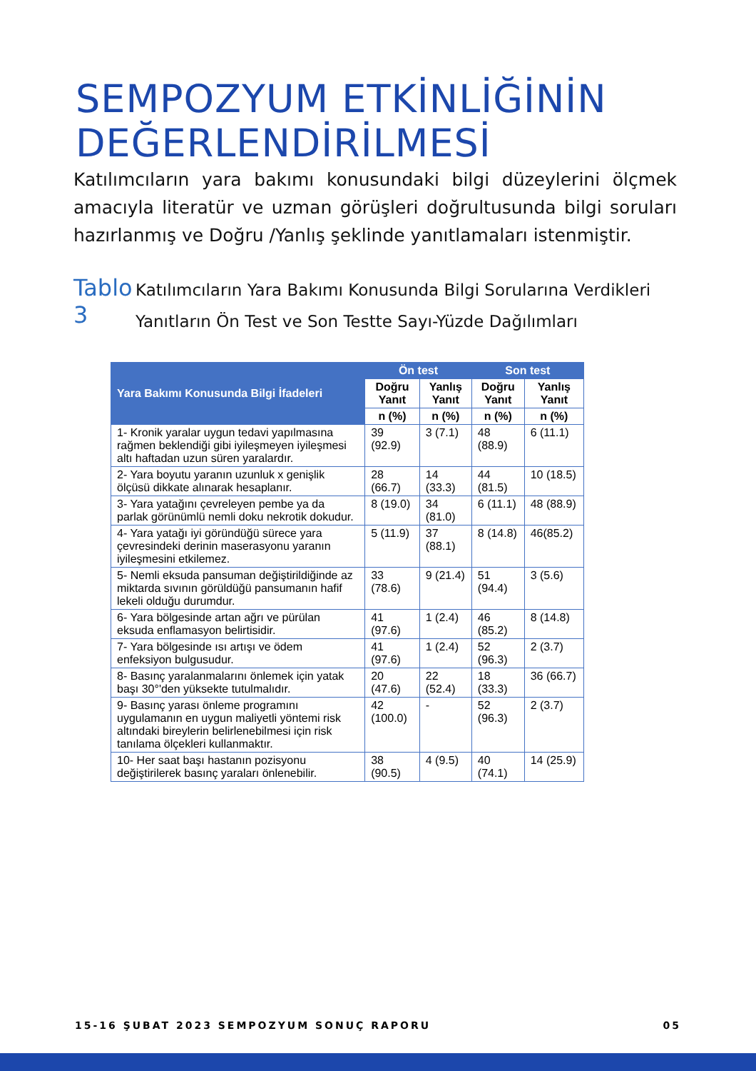SEMPOZYUM ETKİNLİĞİNİN
DEĞERLENDİRİLMESİ
Katılımcıların yara bakımı konusundaki bilgi düzeylerini ölçmek amacıyla literatür ve uzman görüşleri doğrultusunda bilgi soruları hazırlanmış ve Doğru /Yanlış şeklinde yanıtlamaları istenmiştir.
Tablo 3
Katılımcıların Yara Bakımı Konusunda Bilgi Sorularına Verdikleri Yanıtların Ön Test ve Son Testte Sayı-Yüzde Dağılımları
| Yara Bakımı Konusunda Bilgi İfadeleri | Ön test | | Son test | |
| --- | --- | --- | --- | --- |
| | Doğru Yanıt | Yanlış Yanıt | Doğru Yanıt | Yanlış Yanıt |
| | n (%) | n (%) | n (%) | n (%) |
| 1- Kronik yaralar uygun tedavi yapılmasına rağmen beklendiği gibi iyileşmeyen iyileşmesi altı haftadan uzun süren yaralardır. | 39 (92.9) | 3 (7.1) | 48 (88.9) | 6 (11.1) |
| 2- Yara boyutu yaranın uzunluk x genişlik ölçüsü dikkate alınarak hesaplanır. | 28 (66.7) | 14 (33.3) | 44 (81.5) | 10 (18.5) |
| 3- Yara yatağını çevreleyen pembe ya da parlak görünümlü nemli doku nekrotik dokudur. | 8 (19.0) | 34 (81.0) | 6 (11.1) | 48 (88.9) |
| 4- Yara yatağı iyi göründüğü sürece yara çevresindeki derinin maserasyonu yaranın iyileşmesini etkilemez. | 5 (11.9) | 37 (88.1) | 8 (14.8) | 46(85.2) |
| 5- Nemli eksuda pansuman değiştirildiğinde az miktarda sıvının görüldüğü pansumanın hafif lekeli olduğu durumdur. | 33 (78.6) | 9 (21.4) | 51 (94.4) | 3 (5.6) |
| 6- Yara bölgesinde artan ağrı ve pürülan eksuda enflamasyon belirtisidir. | 41 (97.6) | 1 (2.4) | 46 (85.2) | 8 (14.8) |
| 7- Yara bölgesinde ısı artışı ve ödem enfeksiyon bulgusudur. | 41 (97.6) | 1 (2.4) | 52 (96.3) | 2 (3.7) |
| 8- Basınç yaralanmalarını önlemek için yatak başı 30°'den yüksekte tutulmalıdır. | 20 (47.6) | 22 (52.4) | 18 (33.3) | 36 (66.7) |
| 9- Basınç yarası önleme programını uygulamanın en uygun maliyetli yöntemi risk altındaki bireylerin belirlenebilmesi için risk tanılama ölçekleri kullanmaktır. | 42 (100.0) | - | 52 (96.3) | 2 (3.7) |
| 10- Her saat başı hastanın pozisyonu değiştirilerek basınç yaraları önlenebilir. | 38 (90.5) | 4 (9.5) | 40 (74.1) | 14 (25.9) |
15-16 ŞUBAT 2023 SEMPOZYUM SONUÇ RAPORU 05